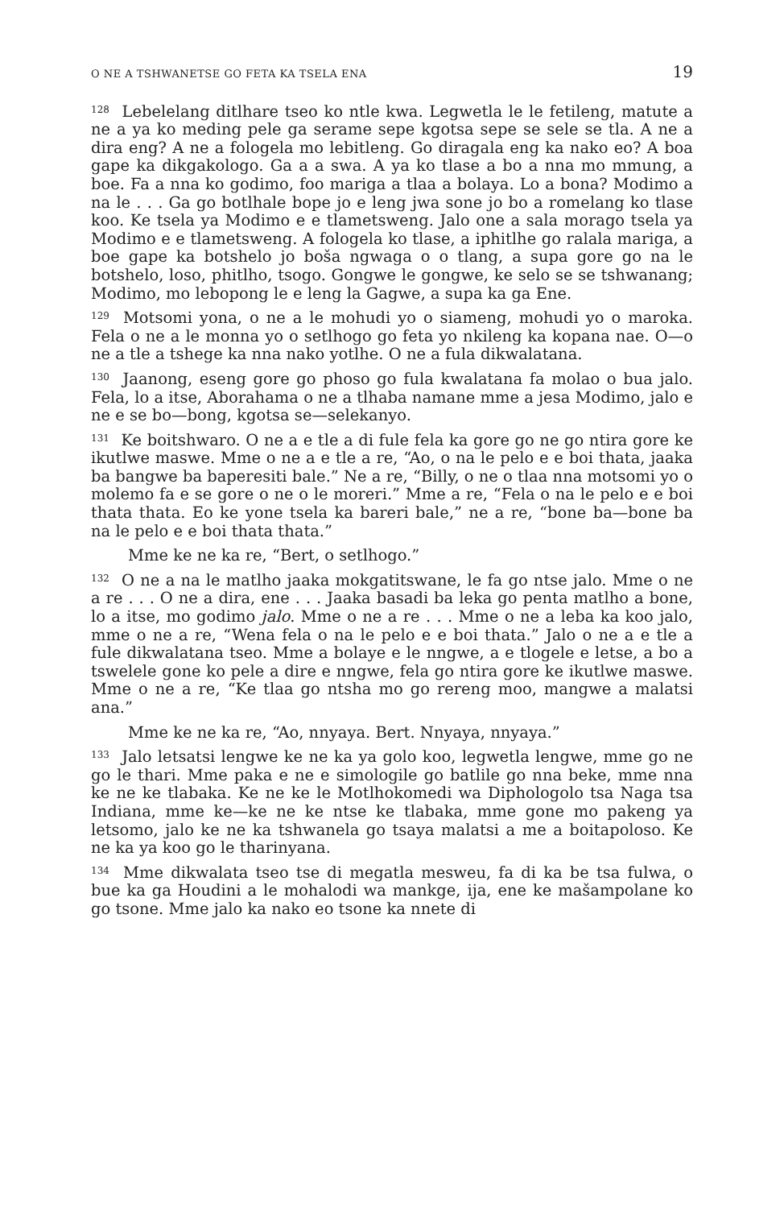O NE A TSHWANETSE GO FETA KA TSELA ENA 19
<sup>128</sup> Lebelelang ditlhare tseo ko ntle kwa. Legwetla le le fetileng, matute a ne a ya ko meding pele ga serame sepe kgotsa sepe se sele se tla. A ne a dira eng? A ne a fologela mo lebitleng. Go diragala eng ka nako eo? A boa gape ka dikgakologo. Ga a a swa. A ya ko tlase a bo a nna mo mmung, a boe. Fa a nna ko godimo, foo mariga a tlaa a bolaya. Lo a bona? Modimo a na le . . . Ga go botlhale bope jo e leng jwa sone jo bo a romelang ko tlase koo. Ke tsela ya Modimo e e tlametsweng. Jalo one a sala morago tsela ya Modimo e e tlametsweng. A fologela ko tlase, a iphitlhe go ralala mariga, a boe gape ka botshelo jo boša ngwaga o o tlang, a supa gore go na le botshelo, loso, phitlho, tsogo. Gongwe le gongwe, ke selo se se tshwanang; Modimo, mo lebopong le e leng la Gagwe, a supa ka ga Ene.
<sup>129</sup> Motsomi yona, o ne a le mohudi yo o siameng, mohudi yo o maroka. Fela o ne a le monna yo o setlhogo go feta yo nkileng ka kopana nae. O—o ne a tle a tshege ka nna nako yotlhe. O ne a fula dikwalatana.
<sup>130</sup> Jaanong, eseng gore go phoso go fula kwalatana fa molao o bua jalo. Fela, lo a itse, Aborahama o ne a tlhaba namane mme a jesa Modimo, jalo e ne e se bo—bong, kgotsa se—selekanyo.
<sup>131</sup> Ke boitshwaro. O ne a e tle a di fule fela ka gore go ne go ntira gore ke ikutlwe maswe. Mme o ne a e tle a re, “Ao, o na le pelo e e boi thata, jaaka ba bangwe ba baperesiti bale.” Ne a re, “Billy, o ne o tlaa nna motsomi yo o molemo fa e se gore o ne o le moreri.” Mme a re, “Fela o na le pelo e e boi thata thata. Eo ke yone tsela ka bareri bale,” ne a re, “bone ba—bone ba na le pelo e e boi thata thata.”
Mme ke ne ka re, “Bert, o setlhogo.”
<sup>132</sup> O ne a na le matlho jaaka mokgatitswane, le fa go ntse jalo. Mme o ne a re . . . O ne a dira, ene . . . Jaaka basadi ba leka go penta matlho a bone, lo a itse, mo godimo jalo. Mme o ne a re . . . Mme o ne a leba ka koo jalo, mme o ne a re, “Wena fela o na le pelo e e boi thata.” Jalo o ne a e tle a fule dikwalatana tseo. Mme a bolaye e le nngwe, a e tlogele e letse, a bo a tswelele gone ko pele a dire e nngwe, fela go ntira gore ke ikutlwe maswe. Mme o ne a re, “Ke tlaa go ntsha mo go rereng moo, mangwe a malatsi ana.”
Mme ke ne ka re, “Ao, nnyaya. Bert. Nnyaya, nnyaya.”
<sup>133</sup> Jalo letsatsi lengwe ke ne ka ya golo koo, legwetla lengwe, mme go ne go le thari. Mme paka e ne e simologile go batlile go nna beke, mme nna ke ne ke tlabaka. Ke ne ke le Motlhokomedi wa Diphologolo tsa Naga tsa Indiana, mme ke—ke ne ke ntse ke tlabaka, mme gone mo pakeng ya letsomo, jalo ke ne ka tshwanela go tsaya malatsi a me a boitapoloso. Ke ne ka ya koo go le tharinyana.
<sup>134</sup> Mme dikwalata tseo tse di megatla mesweu, fa di ka be tsa fulwa, o bue ka ga Houdini a le mohalodi wa mankge, ija, ene ke mašampolane ko go tsone. Mme jalo ka nako eo tsone ka nnete di